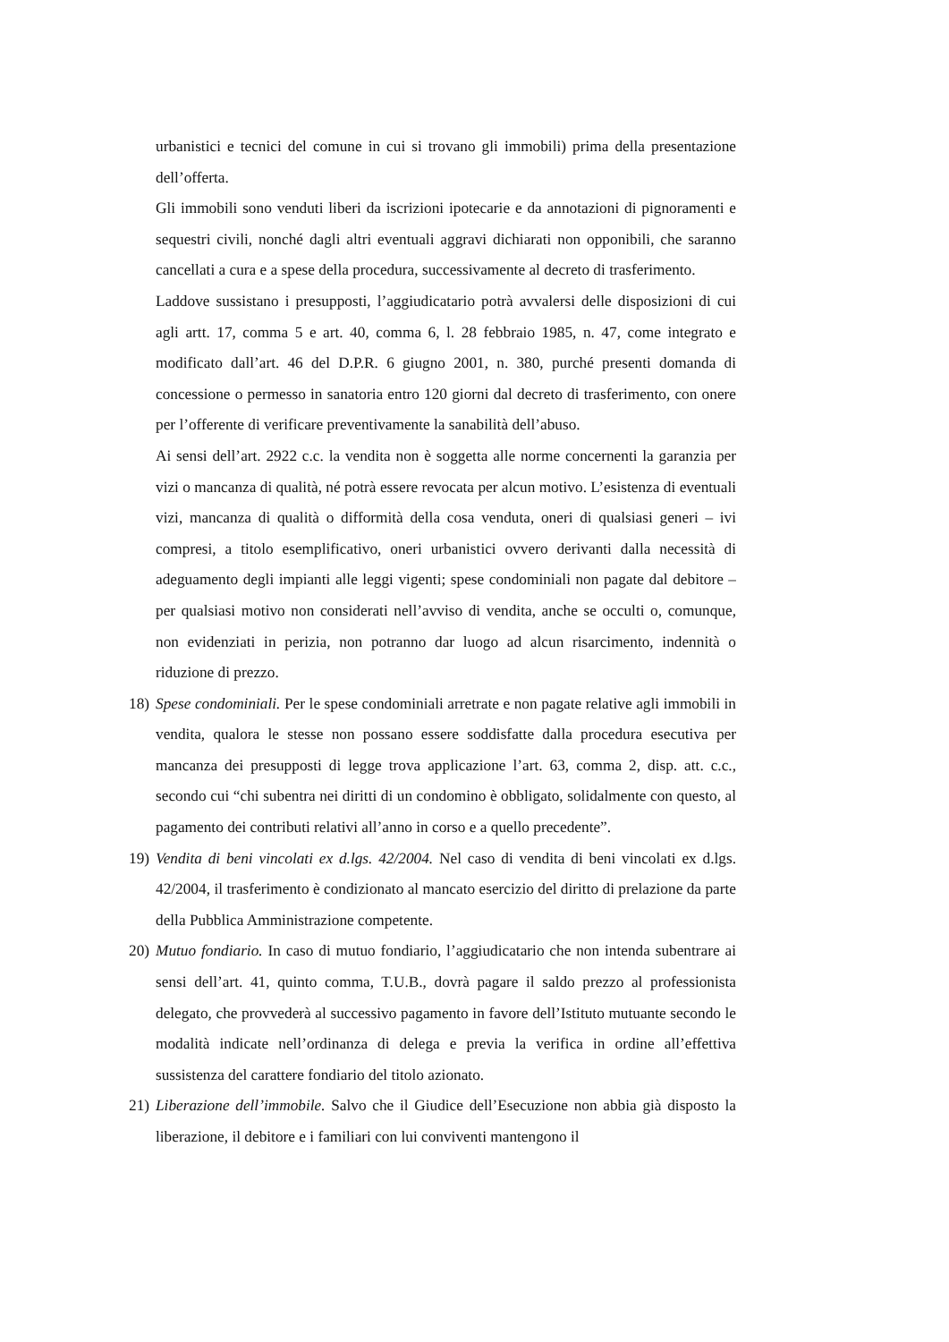urbanistici e tecnici del comune in cui si trovano gli immobili) prima della presentazione dell’offerta.
Gli immobili sono venduti liberi da iscrizioni ipotecarie e da annotazioni di pignoramenti e sequestri civili, nonché dagli altri eventuali aggravi dichiarati non opponibili, che saranno cancellati a cura e a spese della procedura, successivamente al decreto di trasferimento.
Laddove sussistano i presupposti, l’aggiudicatario potrà avvalersi delle disposizioni di cui agli artt. 17, comma 5 e art. 40, comma 6, l. 28 febbraio 1985, n. 47, come integrato e modificato dall’art. 46 del D.P.R. 6 giugno 2001, n. 380, purché presenti domanda di concessione o permesso in sanatoria entro 120 giorni dal decreto di trasferimento, con onere per l’offerente di verificare preventivamente la sanabilità dell’abuso.
Ai sensi dell’art. 2922 c.c. la vendita non è soggetta alle norme concernenti la garanzia per vizi o mancanza di qualità, né potrà essere revocata per alcun motivo. L’esistenza di eventuali vizi, mancanza di qualità o difformità della cosa venduta, oneri di qualsiasi generi – ivi compresi, a titolo esemplificativo, oneri urbanistici ovvero derivanti dalla necessità di adeguamento degli impianti alle leggi vigenti; spese condominiali non pagate dal debitore – per qualsiasi motivo non considerati nell’avviso di vendita, anche se occulti o, comunque, non evidenziati in perizia, non potranno dar luogo ad alcun risarcimento, indennità o riduzione di prezzo.
18) Spese condominiali. Per le spese condominiali arretrate e non pagate relative agli immobili in vendita, qualora le stesse non possano essere soddisfatte dalla procedura esecutiva per mancanza dei presupposti di legge trova applicazione l’art. 63, comma 2, disp. att. c.c., secondo cui “chi subentra nei diritti di un condomino è obbligato, solidalmente con questo, al pagamento dei contributi relativi all’anno in corso e a quello precedente”.
19) Vendita di beni vincolati ex d.lgs. 42/2004. Nel caso di vendita di beni vincolati ex d.lgs. 42/2004, il trasferimento è condizionato al mancato esercizio del diritto di prelazione da parte della Pubblica Amministrazione competente.
20) Mutuo fondiario. In caso di mutuo fondiario, l’aggiudicatario che non intenda subentrare ai sensi dell’art. 41, quinto comma, T.U.B., dovrà pagare il saldo prezzo al professionista delegato, che provvederà al successivo pagamento in favore dell’Istituto mutuante secondo le modalità indicate nell’ordinanza di delega e previa la verifica in ordine all’effettiva sussistenza del carattere fondiario del titolo azionato.
21) Liberazione dell’immobile. Salvo che il Giudice dell’Esecuzione non abbia già disposto la liberazione, il debitore e i familiari con lui conviventi mantengono il